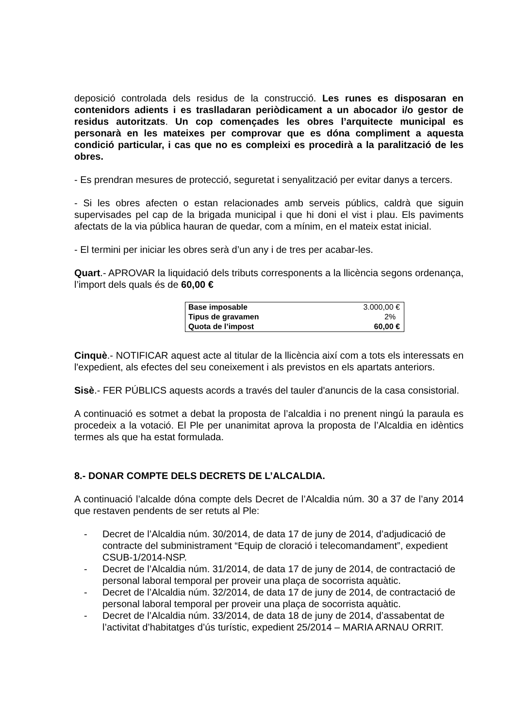deposició controlada dels residus de la construcció. Les runes es disposaran en contenidors adients i es traslladaran periòdicament a un abocador i/o gestor de residus autoritzats. Un cop començades les obres l’arquitecte municipal es personarà en les mateixes per comprovar que es dóna compliment a aquesta condició particular, i cas que no es compleixi es procedirà a la paralització de les obres.
- Es prendran mesures de protecció, seguretat i senyalització per evitar danys a tercers.
- Si les obres afecten o estan relacionades amb serveis públics, caldrà que siguin supervisades pel cap de la brigada municipal i que hi doni el vist i plau. Els paviments afectats de la via pública hauran de quedar, com a mínim, en el mateix estat inicial.
- El termini per iniciar les obres serà d’un any i de tres per acabar-les.
Quart.- APROVAR la liquidació dels tributs corresponents a la llicència segons ordenança, l’import dels quals és de 60,00 €
| Base imposable | 3.000,00 € |
| Tipus de gravamen | 2% |
| Quota de l’impost | 60,00 € |
Cinquè.- NOTIFICAR aquest acte al titular de la llicència així com a tots els interessats en l'expedient, als efectes del seu coneixement i als previstos en els apartats anteriors.
Sisè.- FER PÚBLICS aquests acords a través del tauler d'anuncis de la casa consistorial.
A continuació es sotmet a debat la proposta de l’alcaldia i no prenent ningú la paraula es procedeix a la votació. El Ple per unanimitat aprova la proposta de l’Alcaldia en idèntics termes als que ha estat formulada.
8.- DONAR COMPTE DELS DECRETS DE L’ALCALDIA.
A continuació l’alcalde dóna compte dels Decret de l’Alcaldia núm. 30 a 37 de l’any 2014 que restaven pendents de ser retuts al Ple:
- Decret de l’Alcaldia núm. 30/2014, de data 17 de juny de 2014, d’adjudicació de contracte del subministrament “Equip de cloració i telecomandament”, expedient CSUB-1/2014-NSP.
- Decret de l’Alcaldia núm. 31/2014, de data 17 de juny de 2014, de contractació de personal laboral temporal per proveir una plaça de socorrista aquàtic.
- Decret de l’Alcaldia núm. 32/2014, de data 17 de juny de 2014, de contractació de personal laboral temporal per proveir una plaça de socorrista aquàtic.
- Decret de l’Alcaldia núm. 33/2014, de data 18 de juny de 2014, d’assabentat de l’activitat d’habitatges d’ús turístic, expedient 25/2014 – MARIA ARNAU ORRIT.